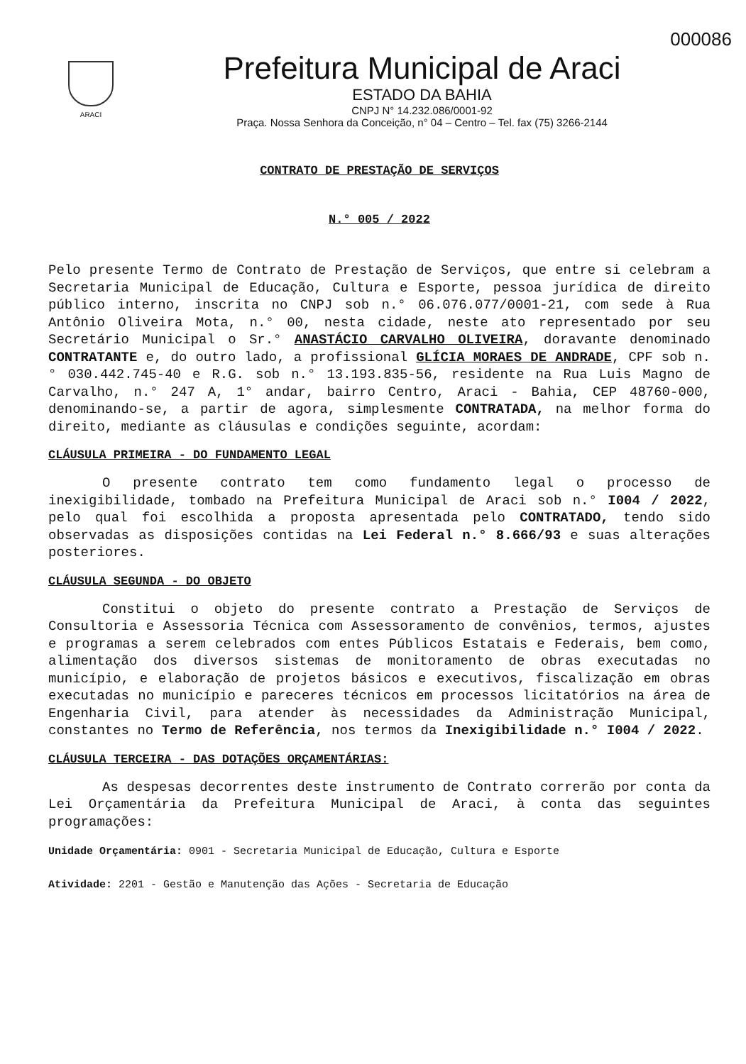000086
ARACI
Prefeitura Municipal de Araci
ESTADO DA BAHIA
CNPJ N° 14.232.086/0001-92
Praça. Nossa Senhora da Conceição, n° 04 – Centro – Tel. fax (75) 3266-2144
CONTRATO DE PRESTAÇÃO DE SERVIÇOS
N.° 005 / 2022
Pelo presente Termo de Contrato de Prestação de Serviços, que entre si celebram a Secretaria Municipal de Educação, Cultura e Esporte, pessoa jurídica de direito público interno, inscrita no CNPJ sob n.° 06.076.077/0001-21, com sede à Rua Antônio Oliveira Mota, n.° 00, nesta cidade, neste ato representado por seu Secretário Municipal o Sr.° ANASTÁCIO CARVALHO OLIVEIRA, doravante denominado CONTRATANTE e, do outro lado, a profissional GLÍCIA MORAES DE ANDRADE, CPF sob n.° 030.442.745-40 e R.G. sob n.° 13.193.835-56, residente na Rua Luis Magno de Carvalho, n.° 247 A, 1° andar, bairro Centro, Araci - Bahia, CEP 48760-000, denominando-se, a partir de agora, simplesmente CONTRATADA, na melhor forma do direito, mediante as cláusulas e condições seguinte, acordam:
CLÁUSULA PRIMEIRA - DO FUNDAMENTO LEGAL
O presente contrato tem como fundamento legal o processo de inexigibilidade, tombado na Prefeitura Municipal de Araci sob n.° I004 / 2022, pelo qual foi escolhida a proposta apresentada pelo CONTRATADO, tendo sido observadas as disposições contidas na Lei Federal n.° 8.666/93 e suas alterações posteriores.
CLÁUSULA SEGUNDA - DO OBJETO
Constitui o objeto do presente contrato a Prestação de Serviços de Consultoria e Assessoria Técnica com Assessoramento de convênios, termos, ajustes e programas a serem celebrados com entes Públicos Estatais e Federais, bem como, alimentação dos diversos sistemas de monitoramento de obras executadas no município, e elaboração de projetos básicos e executivos, fiscalização em obras executadas no município e pareceres técnicos em processos licitatórios na área de Engenharia Civil, para atender às necessidades da Administração Municipal, constantes no Termo de Referência, nos termos da Inexigibilidade n.° I004 / 2022.
CLÁUSULA TERCEIRA - DAS DOTAÇÕES ORÇAMENTÁRIAS:
As despesas decorrentes deste instrumento de Contrato correrão por conta da Lei Orçamentária da Prefeitura Municipal de Araci, à conta das seguintes programações:
Unidade Orçamentária: 0901 - Secretaria Municipal de Educação, Cultura e Esporte
Atividade: 2201 - Gestão e Manutenção das Ações - Secretaria de Educação